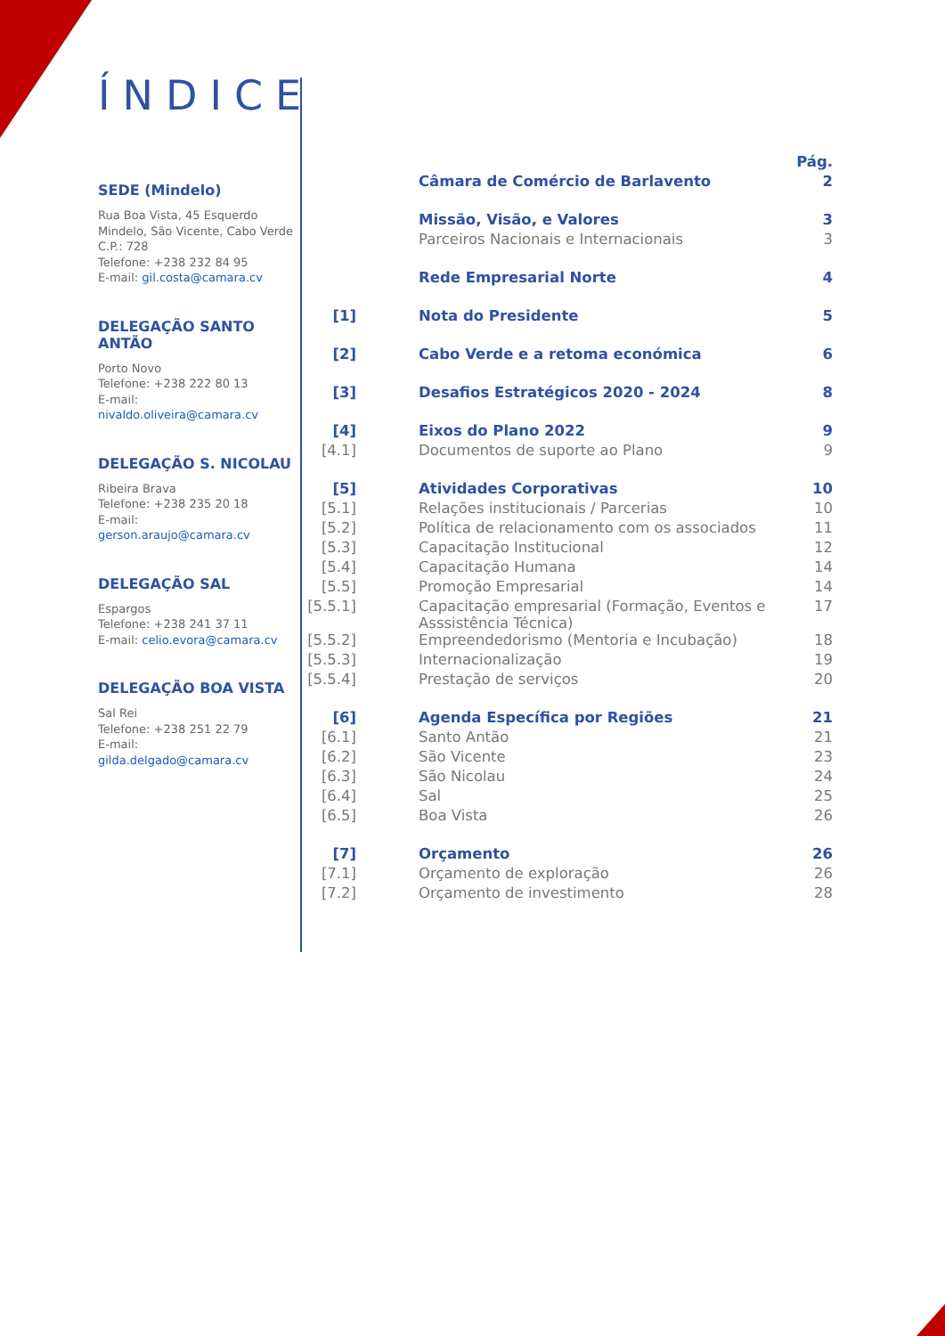ÍNDICE
SEDE (Mindelo)
Rua Boa Vista, 45 Esquerdo Mindelo, São Vicente, Cabo Verde
C.P.: 728
Telefone: +238 232 84 95
E-mail: gil.costa@camara.cv
DELEGAÇÃO SANTO ANTÃO
Porto Novo
Telefone: +238 222 80 13
E-mail:
nivaldo.oliveira@camara.cv
DELEGAÇÃO S. NICOLAU
Ribeira Brava
Telefone: +238 235 20 18
E-mail:
gerson.araujo@camara.cv
DELEGAÇÃO SAL
Espargos
Telefone: +238 241 37 11
E-mail: celio.evora@camara.cv
DELEGAÇÃO BOA VISTA
Sal Rei
Telefone: +238 251 22 79
E-mail:
gilda.delgado@camara.cv
| | | Pág. |
| | Câmara de Comércio de Barlavento | 2 |
| | Missão, Visão, e Valores | 3 |
| | Parceiros Nacionais e Internacionais | 3 |
| | Rede Empresarial Norte | 4 |
| [1] | Nota do Presidente | 5 |
| [2] | Cabo Verde e a retoma económica | 6 |
| [3] | Desafios Estratégicos 2020 - 2024 | 8 |
| [4] | Eixos do Plano 2022 | 9 |
| [4.1] | Documentos de suporte ao Plano | 9 |
| [5] | Atividades Corporativas | 10 |
| [5.1] | Relações institucionais / Parcerias | 10 |
| [5.2] | Política de relacionamento com os associados | 11 |
| [5.3] | Capacitação Institucional | 12 |
| [5.4] | Capacitação Humana | 14 |
| [5.5] | Promoção Empresarial | 14 |
| [5.5.1] | Capacitação empresarial (Formação, Eventos e Asssistência Técnica) | 17 |
| [5.5.2] | Empreendedorismo (Mentoria e Incubação) | 18 |
| [5.5.3] | Internacionalização | 19 |
| [5.5.4] | Prestação de serviços | 20 |
| [6] | Agenda Específica por Regiões | 21 |
| [6.1] | Santo Antão | 21 |
| [6.2] | São Vicente | 23 |
| [6.3] | São Nicolau | 24 |
| [6.4] | Sal | 25 |
| [6.5] | Boa Vista | 26 |
| [7] | Orçamento | 26 |
| [7.1] | Orçamento de exploração | 26 |
| [7.2] | Orçamento de investimento | 28 |